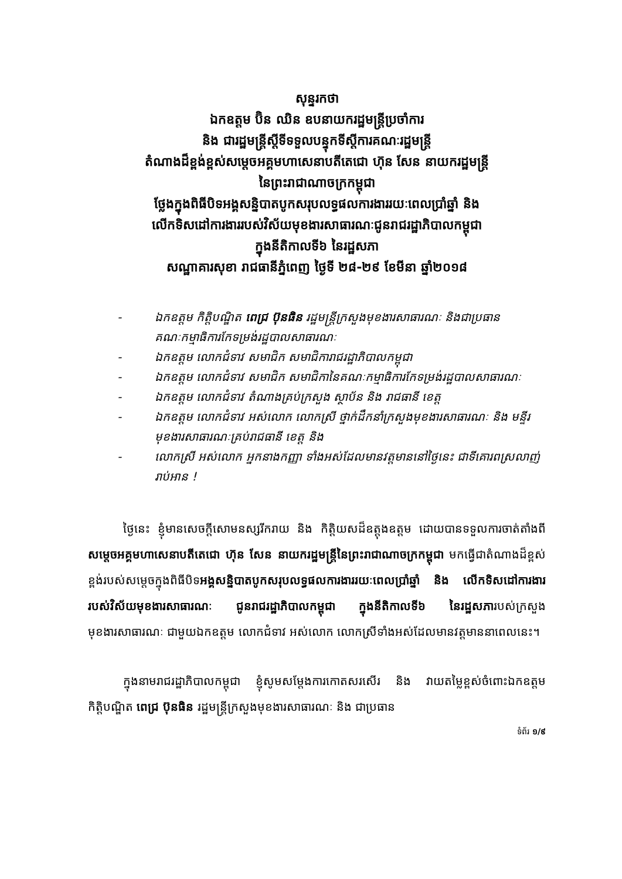សុន្ទរកថា
ឯកឧត្តម ប៊ិន ឈិន ឧបនាយករដ្ឋមន្ត្រីប្រចាំការ
និង ជារដ្ឋមន្ត្រីស្ដីទីទទួលបន្ទុកទីស្ដីការគណៈរដ្ឋមន្ត្រី
តំណាងដ៏ខ្ពង់ខ្ពស់សម្ដេចអគ្គមហាសេនាបតីតេជោ ហ៊ុន សែន នាយករដ្ឋមន្ត្រី
នៃព្រះរាជាណាចក្រកម្ពុជា
ថ្លែងក្នុងពិធីបិទអង្គសន្និបាតបូកសរុបលទ្ធផលការងាររយៈពេលប្រាំឆ្នាំ និង
លើកទិសដៅការងាររបស់វិស័យមុខងារសាធារណៈជូនរាជរដ្ឋាភិបាលកម្ពុជា
ក្នុងនីតិកាលទី៦ នៃរដ្ឋសភា
សណ្ឋាគារសុខា រាជធានីភ្នំពេញ ថ្ងៃទី ២៨-២៩ ខែមីនា ឆ្នាំ២០១៨
- ឯកឧត្តម កិត្តិបណ្ឌិត ពេជ្រ ប៊ុនធិន រដ្ឋមន្ត្រីក្រសួងមុខងារសាធារណៈ និងជាប្រធានគណៈកម្មាធិការកែទម្រង់រដ្ឋបាលសាធារណៈ
- ឯកឧត្តម លោកជំទាវ សមាជិក សមាជិការាជរដ្ឋាភិបាលកម្ពុជា
- ឯកឧត្តម លោកជំទាវ សមាជិក សមាជិកានៃគណៈកម្មាធិការកែទម្រង់រដ្ឋបាលសាធារណៈ
- ឯកឧត្តម លោកជំទាវ តំណាងគ្រប់ក្រសួង ស្ថាប័ន និង រាជធានី ខេត្ត
- ឯកឧត្តម លោកជំទាវ អស់លោក លោកស្រី ថ្នាក់ដឹកនាំក្រសួងមុខងារសាធារណៈ និង មន្ទីរមុខងារសាធារណៈគ្រប់រាជធានី ខេត្ត និង
- លោកស្រី អស់លោក អ្នកនាងកញ្ញា ទាំងអស់ដែលមានវត្តមាននៅថ្ងៃនេះ ជាទីគោរពស្រលាញ់រាប់អាន !
ថ្ងៃនេះ ខ្ញុំមានសេចក្ដីសោមនស្សរីករាយ និង កិត្តិយសដ៏ឧត្តុងឧត្តម ដោយបានទទួលការចាត់តាំងពីសម្ដេចអគ្គមហាសេនាបតីតេជោ ហ៊ុន សែន នាយករដ្ឋមន្ត្រីនៃព្រះរាជាណាចក្រកម្ពុជា មកធ្វើជាតំណាងដ៏ខ្ពស់ខ្ពង់របស់សម្ដេចក្នុងពិធីបិទអង្គសន្និបាតបូកសរុបលទ្ធផលការងាររយៈពេលប្រាំឆ្នាំ និង លើកទិសដៅការងាររបស់វិស័យមុខងារសាធារណៈ ជូនរាជរដ្ឋាភិបាលកម្ពុជា ក្នុងនីតិកាលទី៦ នៃរដ្ឋសភារបស់ក្រសួងមុខងារសាធារណៈ ជាមួយឯកឧត្តម លោកជំទាវ អស់លោក លោកស្រីទាំងអស់ដែលមានវត្តមាននាពេលនេះ។
ក្នុងនាមរាជរដ្ឋាភិបាលកម្ពុជា ខ្ញុំសូមសម្ដែងការកោតសរសើរ និង វាយតម្លៃខ្ពស់ចំពោះឯកឧត្តម កិត្តិបណ្ឌិត ពេជ្រ ប៊ុនធិន រដ្ឋមន្ត្រីក្រសួងមុខងារសាធារណៈ និង ជាប្រធាន
ទំព័រ ១/៩